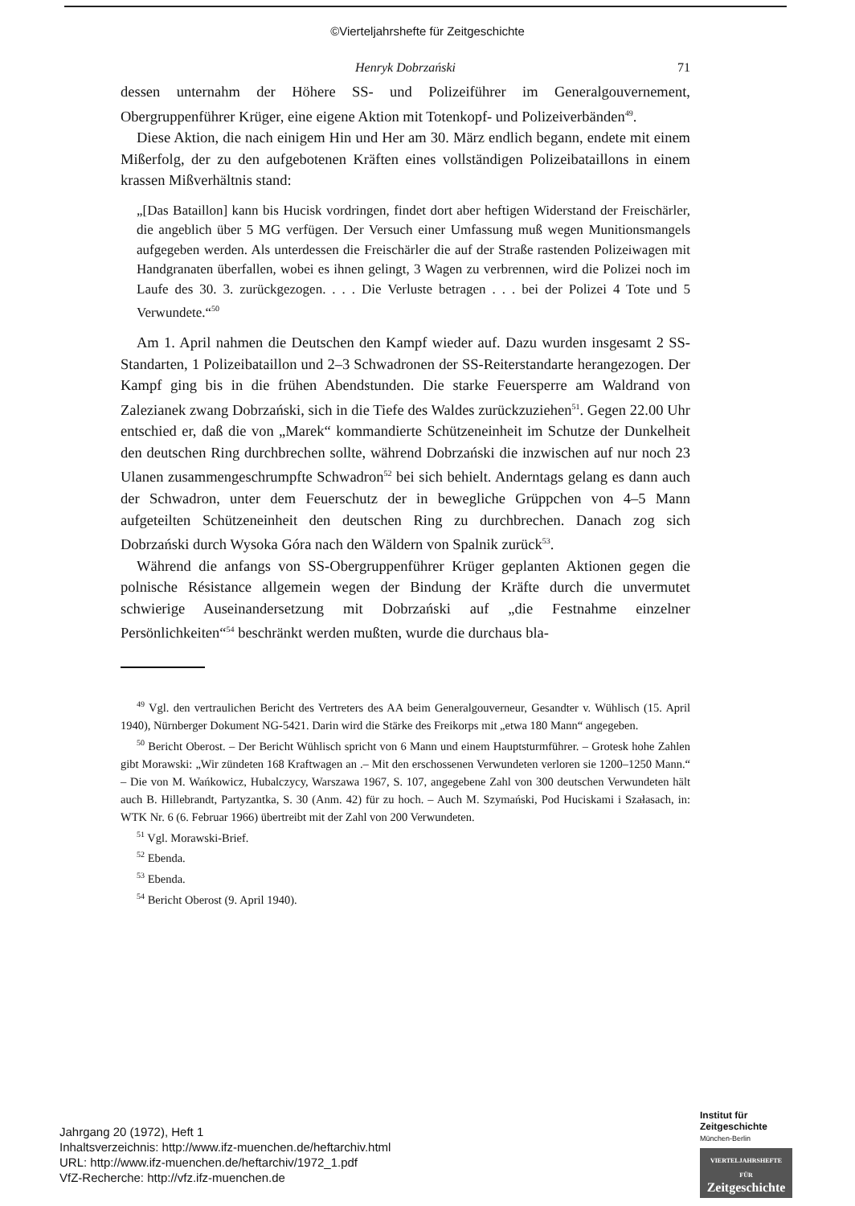©Vierteljahrshefte für Zeitgeschichte
Henryk Dobrzański 71
dessen unternahm der Höhere SS- und Polizeiführer im Generalgouvernement, Obergruppenführer Krüger, eine eigene Aktion mit Totenkopf- und Polizeiverbänden<sup>49</sup>.
Diese Aktion, die nach einigem Hin und Her am 30. März endlich begann, endete mit einem Mißerfolg, der zu den aufgebotenen Kräften eines vollständigen Polizeibataillons in einem krassen Mißverhältnis stand:
„[Das Bataillon] kann bis Hucisk vordringen, findet dort aber heftigen Widerstand der Freischärler, die angeblich über 5 MG verfügen. Der Versuch einer Umfassung muß wegen Munitionsmangels aufgegeben werden. Als unterdessen die Freischärler die auf der Straße rastenden Polizeiwagen mit Handgranaten überfallen, wobei es ihnen gelingt, 3 Wagen zu verbrennen, wird die Polizei noch im Laufe des 30. 3. zurückgezogen. . . . Die Verluste betragen . . . bei der Polizei 4 Tote und 5 Verwundete.“<sup>50</sup>
Am 1. April nahmen die Deutschen den Kampf wieder auf. Dazu wurden insgesamt 2 SS-Standarten, 1 Polizeibataillon und 2–3 Schwadronen der SS-Reiterstandarte herangezogen. Der Kampf ging bis in die frühen Abendstunden. Die starke Feuersperre am Waldrand von Zalezianek zwang Dobrzański, sich in die Tiefe des Waldes zurückzuziehen<sup>51</sup>. Gegen 22.00 Uhr entschied er, daß die von „Marek“ kommandierte Schützeneinheit im Schutze der Dunkelheit den deutschen Ring durchbrechen sollte, während Dobrzański die inzwischen auf nur noch 23 Ulanen zusammengeschrumpfte Schwadron<sup>52</sup> bei sich behielt. Anderntags gelang es dann auch der Schwadron, unter dem Feuerschutz der in bewegliche Grüppchen von 4–5 Mann aufgeteilten Schützeneinheit den deutschen Ring zu durchbrechen. Danach zog sich Dobrzański durch Wysoka Góra nach den Wäldern von Spalnik zurück<sup>53</sup>.
Während die anfangs von SS-Obergruppenführer Krüger geplanten Aktionen gegen die polnische Résistance allgemein wegen der Bindung der Kräfte durch die unvermutet schwierige Auseinandersetzung mit Dobrzański auf „die Festnahme einzelner Persönlichkeiten“<sup>54</sup> beschränkt werden mußten, wurde die durchaus bla-
<sup>49</sup> Vgl. den vertraulichen Bericht des Vertreters des AA beim Generalgouverneur, Gesandter v. Wühlisch (15. April 1940), Nürnberger Dokument NG-5421. Darin wird die Stärke des Freikorps mit „etwa 180 Mann“ angegeben.
<sup>50</sup> Bericht Oberost. – Der Bericht Wühlisch spricht von 6 Mann und einem Hauptsturmführer. – Grotesk hohe Zahlen gibt Morawski: „Wir zündeten 168 Kraftwagen an .– Mit den erschossenen Verwundeten verloren sie 1200–1250 Mann.“ – Die von M. Wańkowicz, Hubalczycy, Warszawa 1967, S. 107, angegebene Zahl von 300 deutschen Verwundeten hält auch B. Hillebrandt, Partyzantka, S. 30 (Anm. 42) für zu hoch. – Auch M. Szymański, Pod Hucis­kami i Szałasach, in: WTK Nr. 6 (6. Februar 1966) übertreibt mit der Zahl von 200 Verwundeten.
<sup>51</sup> Vgl. Morawski-Brief.
<sup>52</sup> Ebenda.
<sup>53</sup> Ebenda.
<sup>54</sup> Bericht Oberost (9. April 1940).
Jahrgang 20 (1972), Heft 1
Inhaltsverzeichnis: http://www.ifz-muenchen.de/heftarchiv.html
URL: http://www.ifz-muenchen.de/heftarchiv/1972_1.pdf
VfZ-Recherche: http://vfz.ifz-muenchen.de
Institut für
Zeitgeschichte
München-Berlin
VIERTELJAHRSHEFTE FÜR
Zeitgeschichte